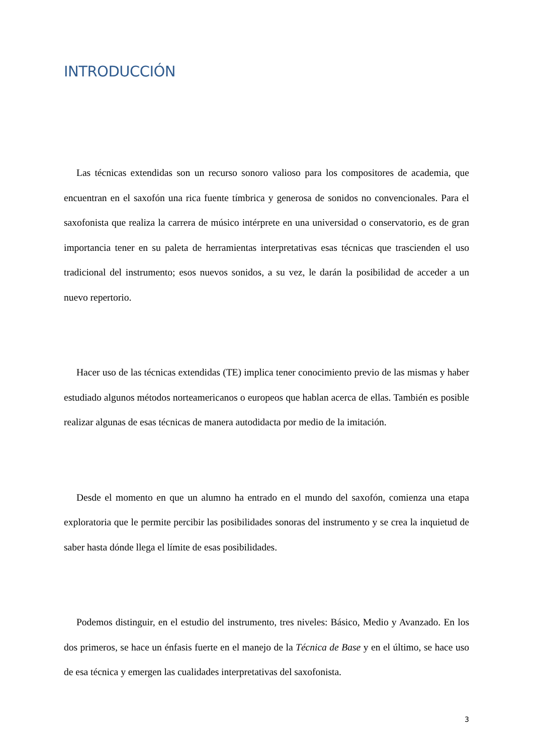INTRODUCCIÓN
Las técnicas extendidas son un recurso sonoro valioso para los compositores de academia, que encuentran en el saxofón una rica fuente tímbrica y generosa de sonidos no convencionales. Para el saxofonista que realiza la carrera de músico intérprete en una universidad o conservatorio, es de gran importancia tener en su paleta de herramientas interpretativas esas técnicas que trascienden el uso tradicional del instrumento; esos nuevos sonidos, a su vez, le darán la posibilidad de acceder a un nuevo repertorio.
Hacer uso de las técnicas extendidas (TE) implica tener conocimiento previo de las mismas y haber estudiado algunos métodos norteamericanos o europeos que hablan acerca de ellas. También es posible realizar algunas de esas técnicas de manera autodidacta por medio de la imitación.
Desde el momento en que un alumno ha entrado en el mundo del saxofón, comienza una etapa exploratoria que le permite percibir las posibilidades sonoras del instrumento y se crea la inquietud de saber hasta dónde llega el límite de esas posibilidades.
Podemos distinguir, en el estudio del instrumento, tres niveles: Básico, Medio y Avanzado. En los dos primeros, se hace un énfasis fuerte en el manejo de la Técnica de Base y en el último, se hace uso de esa técnica y emergen las cualidades interpretativas del saxofonista.
3